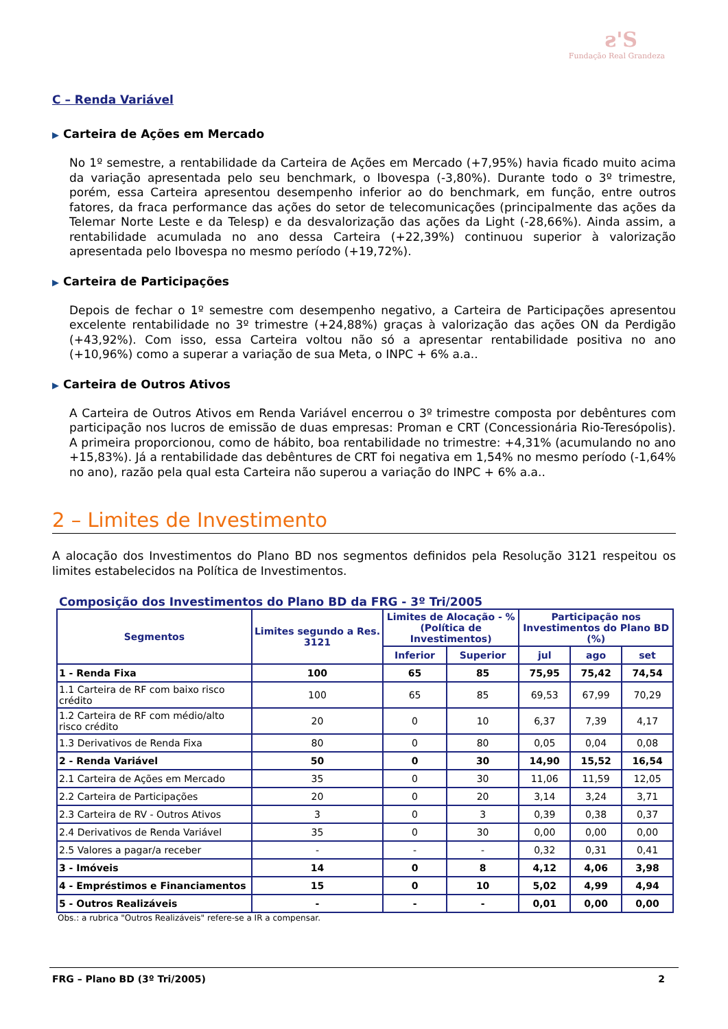ƨ'S
Fundação Real Grandeza
C – Renda Variável
▶ Carteira de Ações em Mercado
No 1º semestre, a rentabilidade da Carteira de Ações em Mercado (+7,95%) havia ficado muito acima da variação apresentada pelo seu benchmark, o Ibovespa (-3,80%). Durante todo o 3º trimestre, porém, essa Carteira apresentou desempenho inferior ao do benchmark, em função, entre outros fatores, da fraca performance das ações do setor de telecomunicações (principalmente das ações da Telemar Norte Leste e da Telesp) e da desvalorização das ações da Light (-28,66%). Ainda assim, a rentabilidade acumulada no ano dessa Carteira (+22,39%) continuou superior à valorização apresentada pelo Ibovespa no mesmo período (+19,72%).
▶ Carteira de Participações
Depois de fechar o 1º semestre com desempenho negativo, a Carteira de Participações apresentou excelente rentabilidade no 3º trimestre (+24,88%) graças à valorização das ações ON da Perdigão (+43,92%). Com isso, essa Carteira voltou não só a apresentar rentabilidade positiva no ano (+10,96%) como a superar a variação de sua Meta, o INPC + 6% a.a..
▶ Carteira de Outros Ativos
A Carteira de Outros Ativos em Renda Variável encerrou o 3º trimestre composta por debêntures com participação nos lucros de emissão de duas empresas: Proman e CRT (Concessionária Rio-Teresópolis). A primeira proporcionou, como de hábito, boa rentabilidade no trimestre: +4,31% (acumulando no ano +15,83%). Já a rentabilidade das debêntures de CRT foi negativa em 1,54% no mesmo período (-1,64% no ano), razão pela qual esta Carteira não superou a variação do INPC + 6% a.a..
2 – Limites de Investimento
A alocação dos Investimentos do Plano BD nos segmentos definidos pela Resolução 3121 respeitou os limites estabelecidos na Política de Investimentos.
Composição dos Investimentos do Plano BD da FRG - 3º Tri/2005
| Segmentos | Limites segundo a Res. 3121 | Limites de Alocação - % (Política de Investimentos) | | Participação nos Investimentos do Plano BD (%) | | |
| --- | --- | --- | --- | --- | --- | --- |
| | | Inferior | Superior | jul | ago | set |
| 1 - Renda Fixa | 100 | 65 | 85 | 75,95 | 75,42 | 74,54 |
| 1.1 Carteira de RF com baixo risco crédito | 100 | 65 | 85 | 69,53 | 67,99 | 70,29 |
| 1.2 Carteira de RF com médio/alto risco crédito | 20 | 0 | 10 | 6,37 | 7,39 | 4,17 |
| 1.3 Derivativos de Renda Fixa | 80 | 0 | 80 | 0,05 | 0,04 | 0,08 |
| 2 - Renda Variável | 50 | 0 | 30 | 14,90 | 15,52 | 16,54 |
| 2.1 Carteira de Ações em Mercado | 35 | 0 | 30 | 11,06 | 11,59 | 12,05 |
| 2.2 Carteira de Participações | 20 | 0 | 20 | 3,14 | 3,24 | 3,71 |
| 2.3 Carteira de RV - Outros Ativos | 3 | 0 | 3 | 0,39 | 0,38 | 0,37 |
| 2.4 Derivativos de Renda Variável | 35 | 0 | 30 | 0,00 | 0,00 | 0,00 |
| 2.5 Valores a pagar/a receber | - | - | - | 0,32 | 0,31 | 0,41 |
| 3 - Imóveis | 14 | 0 | 8 | 4,12 | 4,06 | 3,98 |
| 4 - Empréstimos e Financiamentos | 15 | 0 | 10 | 5,02 | 4,99 | 4,94 |
| 5 - Outros Realizáveis | - | - | - | 0,01 | 0,00 | 0,00 |
Obs.: a rubrica "Outros Realizáveis" refere-se a IR a compensar.
FRG – Plano BD (3º Tri/2005) 2